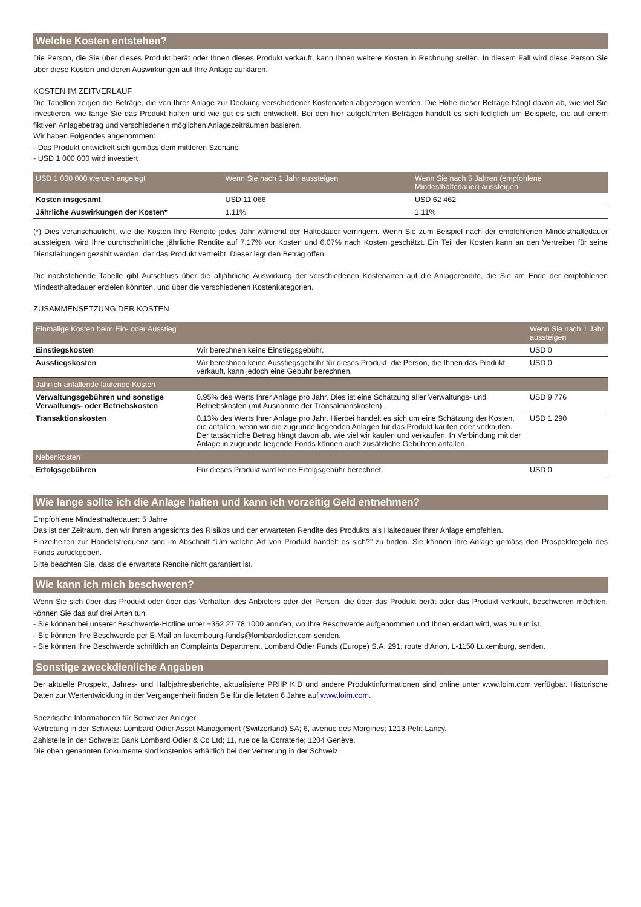Welche Kosten entstehen?
Die Person, die Sie über dieses Produkt berät oder Ihnen dieses Produkt verkauft, kann Ihnen weitere Kosten in Rechnung stellen. In diesem Fall wird diese Person Sie über diese Kosten und deren Auswirkungen auf Ihre Anlage aufklären.
KOSTEN IM ZEITVERLAUF
Die Tabellen zeigen die Beträge, die von Ihrer Anlage zur Deckung verschiedener Kostenarten abgezogen werden. Die Höhe dieser Beträge hängt davon ab, wie viel Sie investieren, wie lange Sie das Produkt halten und wie gut es sich entwickelt. Bei den hier aufgeführten Beträgen handelt es sich lediglich um Beispiele, die auf einem fiktiven Anlagebetrag und verschiedenen möglichen Anlagezeiträumen basieren.
Wir haben Folgendes angenommen:
- Das Produkt entwickelt sich gemäss dem mittleren Szenario
- USD 1 000 000 wird investiert
| USD 1 000 000 werden angelegt | Wenn Sie nach 1 Jahr aussteigen | Wenn Sie nach 5 Jahren (empfohlene Mindesthaltedauer) aussteigen |
| --- | --- | --- |
| Kosten insgesamt | USD 11 066 | USD 62 462 |
| Jährliche Auswirkungen der Kosten* | 1.11% | 1.11% |
(*) Dies veranschaulicht, wie die Kosten Ihre Rendite jedes Jahr während der Haltedauer verringern. Wenn Sie zum Beispiel nach der empfohlenen Mindesthaltedauer aussteigen, wird Ihre durchschnittliche jährliche Rendite auf 7.17% vor Kosten und 6.07% nach Kosten geschätzt. Ein Teil der Kosten kann an den Vertreiber für seine Dienstleitungen gezahlt werden, der das Produkt vertreibt. Dieser legt den Betrag offen.
Die nachstehende Tabelle gibt Aufschluss über die alljährliche Auswirkung der verschiedenen Kostenarten auf die Anlagerendite, die Sie am Ende der empfohlenen Mindesthaltedauer erzielen könnten, und über die verschiedenen Kostenkategorien.
ZUSAMMENSETZUNG DER KOSTEN
| Einmalige Kosten beim Ein- oder Ausstieg | | Wenn Sie nach 1 Jahr aussteigen |
| --- | --- | --- |
| Einstiegskosten | Wir berechnen keine Einstiegsgebühr. | USD 0 |
| Ausstiegskosten | Wir berechnen keine Ausstiegsgebühr für dieses Produkt, die Person, die Ihnen das Produkt verkauft, kann jedoch eine Gebühr berechnen. | USD 0 |
| Jährlich anfallende laufende Kosten | | |
| Verwaltungsgebühren und sonstige Verwaltungs- oder Betriebskosten | 0.95% des Werts Ihrer Anlage pro Jahr. Dies ist eine Schätzung aller Verwaltungs- und Betriebskosten (mit Ausnahme der Transaktionskosten). | USD 9 776 |
| Transaktionskosten | 0.13% des Werts Ihrer Anlage pro Jahr. Hierbei handelt es sich um eine Schätzung der Kosten, die anfallen, wenn wir die zugrunde liegenden Anlagen für das Produkt kaufen oder verkaufen. Der tatsächliche Betrag hängt davon ab, wie viel wir kaufen und verkaufen. In Verbindung mit der Anlage in zugrunde liegende Fonds können auch zusätzliche Gebühren anfallen. | USD 1 290 |
| Nebenkosten | | |
| Erfolgsgebühren | Für dieses Produkt wird keine Erfolgsgebühr berechnet. | USD 0 |
Wie lange sollte ich die Anlage halten und kann ich vorzeitig Geld entnehmen?
Empfohlene Mindesthaltedauer: 5 Jahre
Das ist der Zeitraum, den wir Ihnen angesichts des Risikos und der erwarteten Rendite des Produkts als Haltedauer Ihrer Anlage empfehlen.
Einzelheiten zur Handelsfrequenz sind im Abschnitt “Um welche Art von Produkt handelt es sich?” zu finden. Sie können Ihre Anlage gemäss den Prospektregeln des Fonds zurückgeben.
Bitte beachten Sie, dass die erwartete Rendite nicht garantiert ist.
Wie kann ich mich beschweren?
Wenn Sie sich über das Produkt oder über das Verhalten des Anbieters oder der Person, die über das Produkt berät oder das Produkt verkauft, beschweren möchten, können Sie das auf drei Arten tun:
- Sie können bei unserer Beschwerde-Hotline unter +352 27 78 1000 anrufen, wo Ihre Beschwerde aufgenommen und Ihnen erklärt wird, was zu tun ist.
- Sie können Ihre Beschwerde per E-Mail an luxembourg-funds@lombardodier.com senden.
- Sie können Ihre Beschwerde schriftlich an Complaints Department, Lombard Odier Funds (Europe) S.A. 291, route d'Arlon, L-1150 Luxemburg, senden.
Sonstige zweckdienliche Angaben
Der aktuelle Prospekt, Jahres- und Halbjahresberichte, aktualisierte PRIIP KID und andere Produktinformationen sind online unter www.loim.com verfügbar. Historische Daten zur Wertentwicklung in der Vergangenheit finden Sie für die letzten 6 Jahre auf www.loim.com.
Spezifische Informationen für Schweizer Anleger:
Vertretung in der Schweiz: Lombard Odier Asset Management (Switzerland) SA; 6, avenue des Morgines; 1213 Petit-Lancy.
Zahlstelle in der Schweiz: Bank Lombard Odier & Co Ltd; 11, rue de la Corraterie; 1204 Genève.
Die oben genannten Dokumente sind kostenlos erhältlich bei der Vertretung in der Schweiz.